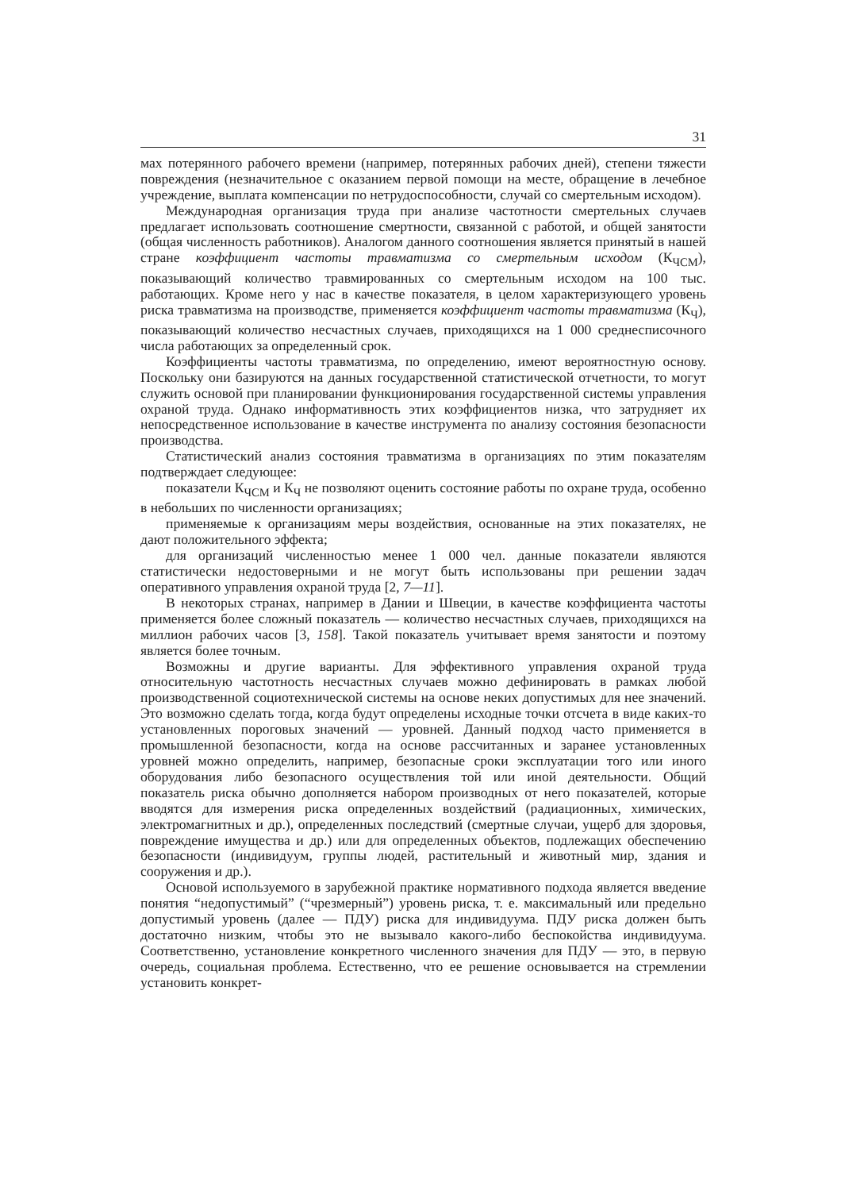31
мах потерянного рабочего времени (например, потерянных рабочих дней), степени тяжести повреждения (незначительное с оказанием первой помощи на месте, обращение в лечебное учреждение, выплата компенсации по нетрудоспособности, случай со смертельным исходом).
Международная организация труда при анализе частотности смертельных случаев предлагает использовать соотношение смертности, связанной с работой, и общей занятости (общая численность работников). Аналогом данного соотношения является принятый в нашей стране коэффициент частоты травматизма со смертельным исходом (К<sub>ЧСМ</sub>), показывающий количество травмированных со смертельным исходом на 100 тыс. работающих. Кроме него у нас в качестве показателя, в целом характеризующего уровень риска травматизма на производстве, применяется коэффициент частоты травматизма (К<sub>Ч</sub>), показывающий количество несчастных случаев, приходящихся на 1 000 среднесписочного числа работающих за определенный срок.
Коэффициенты частоты травматизма, по определению, имеют вероятностную основу. Поскольку они базируются на данных государственной статистической отчетности, то могут служить основой при планировании функционирования государственной системы управления охраной труда. Однако информативность этих коэффициентов низка, что затрудняет их непосредственное использование в качестве инструмента по анализу состояния безопасности производства.
Статистический анализ состояния травматизма в организациях по этим показателям подтверждает следующее:
показатели К<sub>ЧСМ</sub> и К<sub>Ч</sub> не позволяют оценить состояние работы по охране труда, особенно в небольших по численности организациях;
применяемые к организациям меры воздействия, основанные на этих показателях, не дают положительного эффекта;
для организаций численностью менее 1 000 чел. данные показатели являются статистически недостоверными и не могут быть использованы при решении задач оперативного управления охраной труда [2, 7—11].
В некоторых странах, например в Дании и Швеции, в качестве коэффициента частоты применяется более сложный показатель — количество несчастных случаев, приходящихся на миллион рабочих часов [3, 158]. Такой показатель учитывает время занятости и поэтому является более точным.
Возможны и другие варианты. Для эффективного управления охраной труда относительную частотность несчастных случаев можно дефинировать в рамках любой производственной социотехнической системы на основе неких допустимых для нее значений. Это возможно сделать тогда, когда будут определены исходные точки отсчета в виде каких-то установленных пороговых значений — уровней. Данный подход часто применяется в промышленной безопасности, когда на основе рассчитанных и заранее установленных уровней можно определить, например, безопасные сроки эксплуатации того или иного оборудования либо безопасного осуществления той или иной деятельности. Общий показатель риска обычно дополняется набором производных от него показателей, которые вводятся для измерения риска определенных воздействий (радиационных, химических, электромагнитных и др.), определенных последствий (смертные случаи, ущерб для здоровья, повреждение имущества и др.) или для определенных объектов, подлежащих обеспечению безопасности (индивидуум, группы людей, растительный и животный мир, здания и сооружения и др.).
Основой используемого в зарубежной практике нормативного подхода является введение понятия “недопустимый” (“чрезмерный”) уровень риска, т. е. максимальный или предельно допустимый уровень (далее — ПДУ) риска для индивидуума. ПДУ риска должен быть достаточно низким, чтобы это не вызывало какого-либо беспокойства индивидуума. Соответственно, установление конкретного численного значения для ПДУ — это, в первую очередь, социальная проблема. Естественно, что ее решение основывается на стремлении установить конкрет-